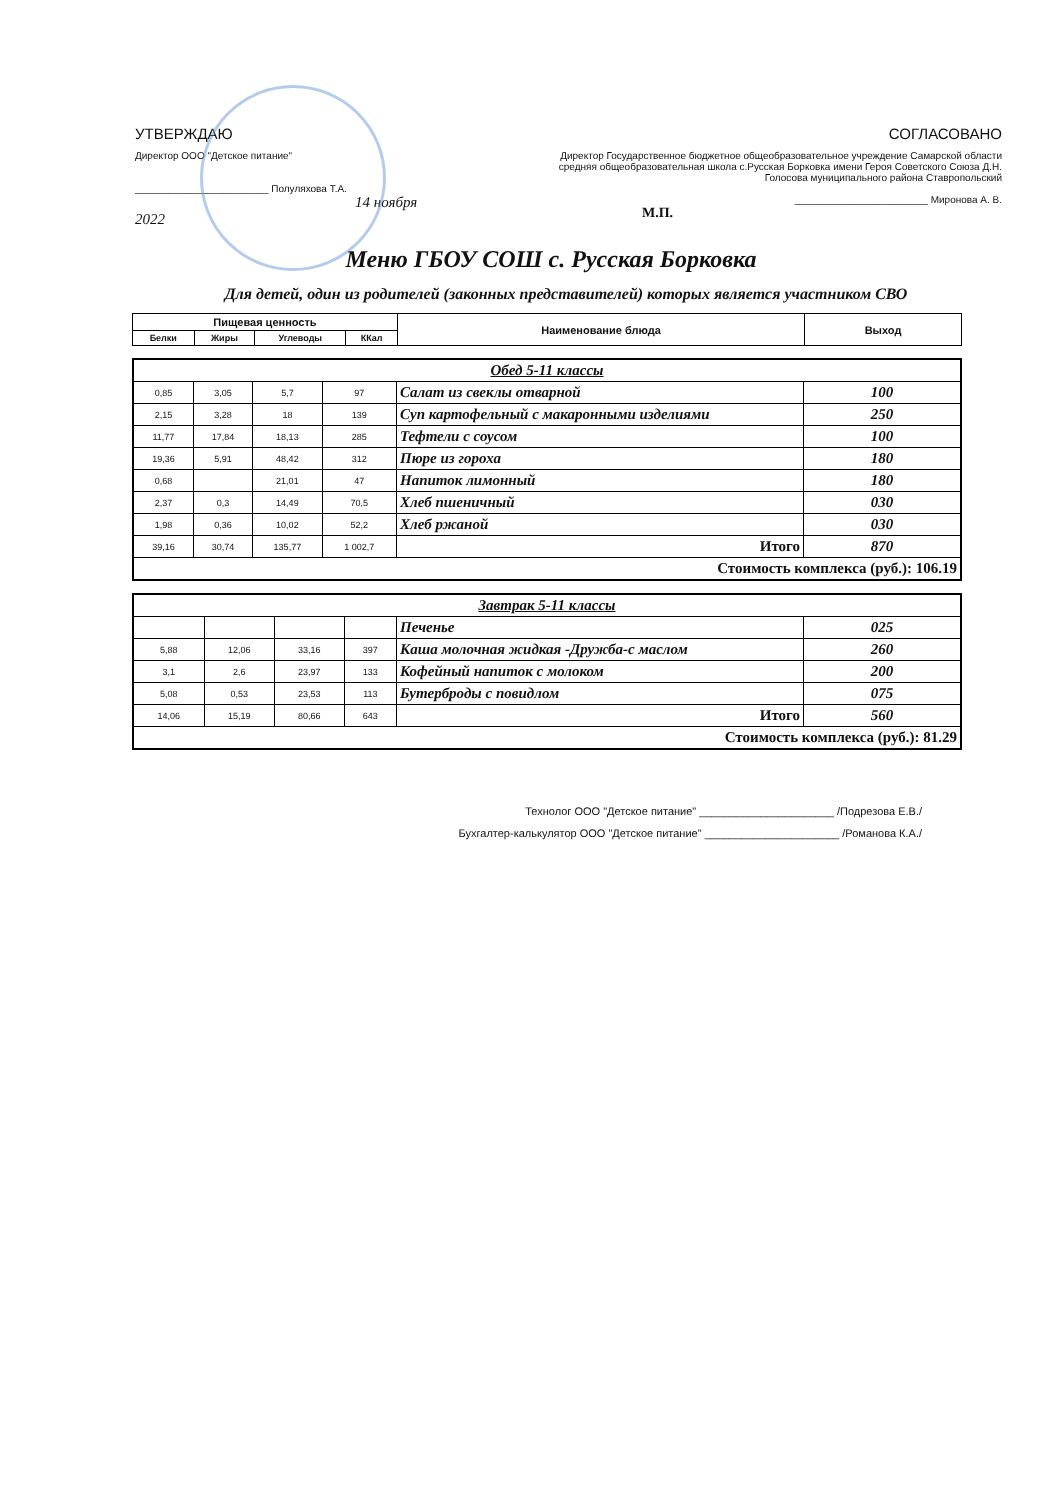УТВЕРЖДАЮ
Директор ООО "Детское питание"
________________________ Полуляхова Т.А.
14 ноября 2022
СОГЛАСОВАНО
Директор Государственное бюджетное общеобразовательное учреждение Самарской области средняя общеобразовательная школа с.Русская Борковка имени Героя Советского Союза Д.Н. Голосова муниципального района Ставропольский
________________________ Миронова А. В.
М.П.
Меню ГБОУ СОШ с. Русская Борковка
Для детей, один из родителей (законных представителей) которых является участником СВО
| Пищевая ценность | | | | Наименование блюда | Выход |
| --- | --- | --- | --- | --- | --- |
| Белки | Жиры | Углеводы | ККал | | |
| Обед 5-11 классы | | | | | |
| 0,85 | 3,05 | 5,7 | 97 | Салат из свеклы отварной | 100 |
| 2,15 | 3,28 | 18 | 139 | Суп картофельный с макаронными изделиями | 250 |
| 11,77 | 17,84 | 18,13 | 285 | Тефтели с соусом | 100 |
| 19,36 | 5,91 | 48,42 | 312 | Пюре из гороха | 180 |
| 0,68 | | 21,01 | 47 | Напиток лимонный | 180 |
| 2,37 | 0,3 | 14,49 | 70,5 | Хлеб пшеничный | 030 |
| 1,98 | 0,36 | 10,02 | 52,2 | Хлеб ржаной | 030 |
| 39,16 | 30,74 | 135,77 | 1 002,7 | Итого | 870 |
| Стоимость комплекса (руб.): 106.19 | | | | | |
| Завтрак 5-11 классы | | | | | |
| | | | | Печенье | 025 |
| 5,88 | 12,06 | 33,16 | 397 | Каша молочная жидкая -Дружба-с маслом | 260 |
| 3,1 | 2,6 | 23,97 | 133 | Кофейный напиток с молоком | 200 |
| 5,08 | 0,53 | 23,53 | 113 | Бутерброды с повидлом | 075 |
| 14,06 | 15,19 | 80,66 | 643 | Итого | 560 |
| Стоимость комплекса (руб.): 81.29 | | | | | |
Технолог ООО "Детское питание" ______________________ /Подрезова Е.В./
Бухгалтер-калькулятор ООО "Детское питание" ______________________ /Романова К.А./